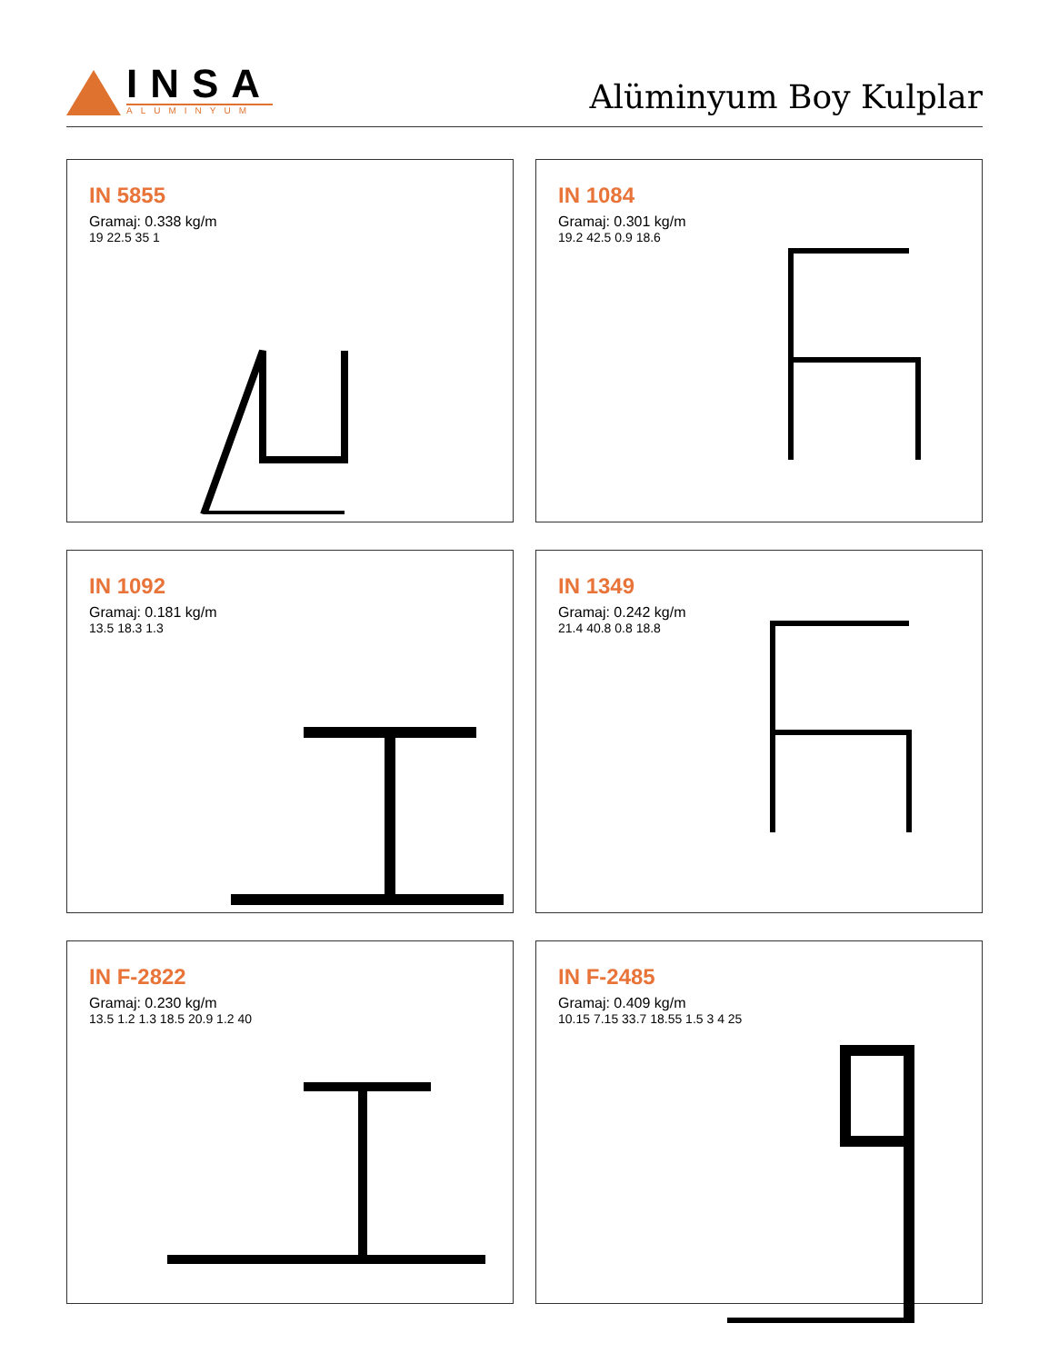INSA
ALUMINYUM
Alüminyum Boy Kulplar
IN 5855
Gramaj: 0.338 kg/m
19 22.5 35 1
IN 1084
Gramaj: 0.301 kg/m
19.2 42.5 0.9 18.6
IN 1092
Gramaj: 0.181 kg/m
13.5 18.3 1.3
IN 1349
Gramaj: 0.242 kg/m
21.4 40.8 0.8 18.8
IN F-2822
Gramaj: 0.230 kg/m
13.5 1.2 1.3 18.5 20.9 1.2 40
IN F-2485
Gramaj: 0.409 kg/m
10.15 7.15 33.7 18.55 1.5 3 4 25